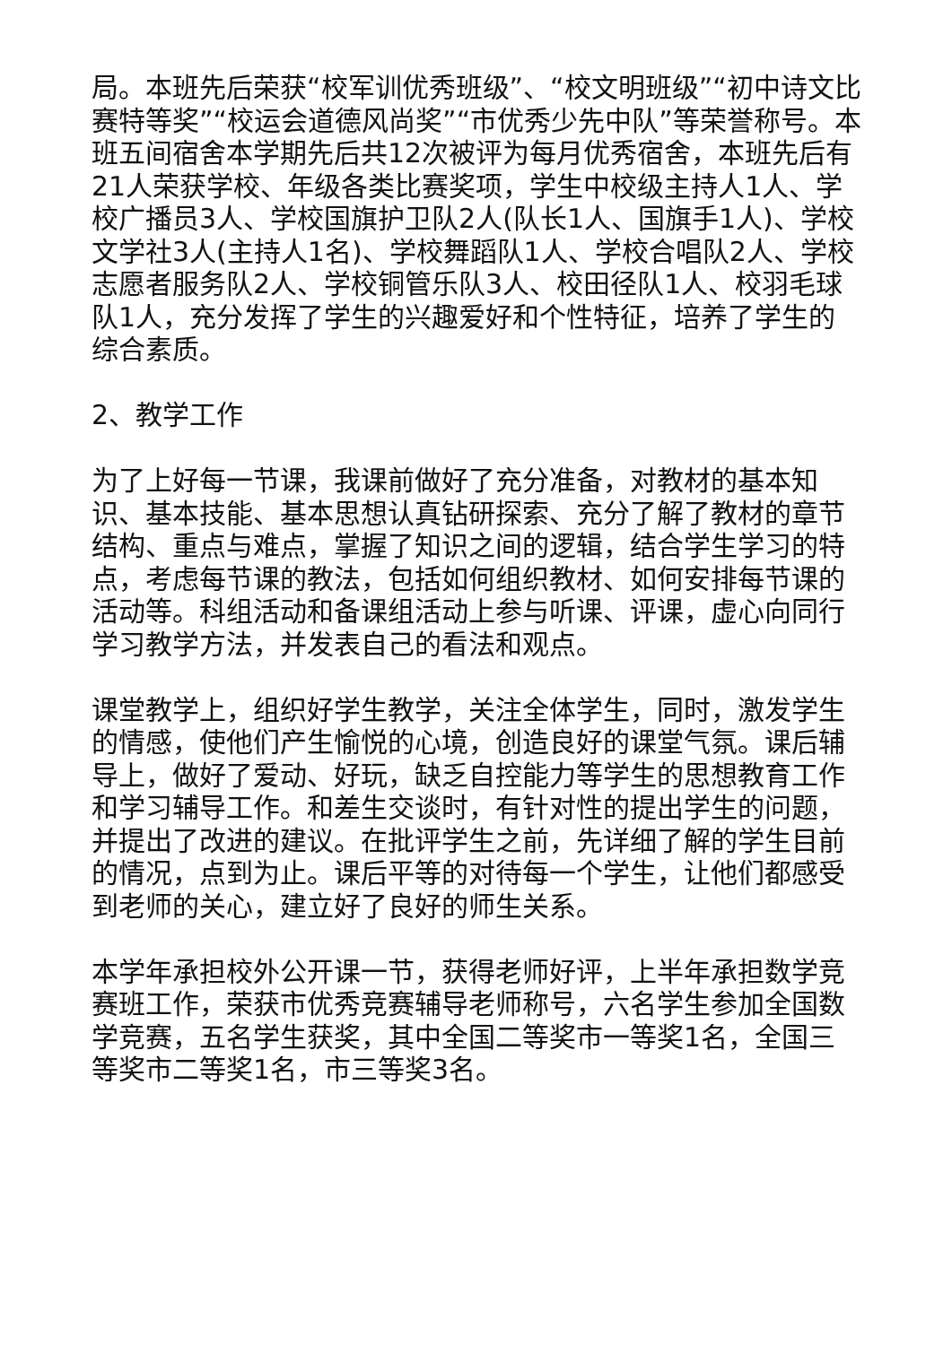局。本班先后荣获“校军训优秀班级”、“校文明班级”“初中诗文比赛特等奖”“校运会道德风尚奖”“市优秀少先中队”等荣誉称号。本班五间宿舍本学期先后共12次被评为每月优秀宿舍，本班先后有21人荣获学校、年级各类比赛奖项，学生中校级主持人1人、学校广播员3人、学校国旗护卫队2人(队长1人、国旗手1人)、学校文学社3人(主持人1名)、学校舞蹈队1人、学校合唱队2人、学校志愿者服务队2人、学校铜管乐队3人、校田径队1人、校羽毛球队1人，充分发挥了学生的兴趣爱好和个性特征，培养了学生的综合素质。
2、教学工作
为了上好每一节课，我课前做好了充分准备，对教材的基本知识、基本技能、基本思想认真钻研探索、充分了解了教材的章节结构、重点与难点，掌握了知识之间的逻辑，结合学生学习的特点，考虑每节课的教法，包括如何组织教材、如何安排每节课的活动等。科组活动和备课组活动上参与听课、评课，虚心向同行学习教学方法，并发表自己的看法和观点。
课堂教学上，组织好学生教学，关注全体学生，同时，激发学生的情感，使他们产生愉悦的心境，创造良好的课堂气氛。课后辅导上，做好了爱动、好玩，缺乏自控能力等学生的思想教育工作和学习辅导工作。和差生交谈时，有针对性的提出学生的问题，并提出了改进的建议。在批评学生之前，先详细了解的学生目前的情况，点到为止。课后平等的对待每一个学生，让他们都感受到老师的关心，建立好了良好的师生关系。
本学年承担校外公开课一节，获得老师好评，上半年承担数学竞赛班工作，荣获市优秀竞赛辅导老师称号，六名学生参加全国数学竞赛，五名学生获奖，其中全国二等奖市一等奖1名，全国三等奖市二等奖1名，市三等奖3名。